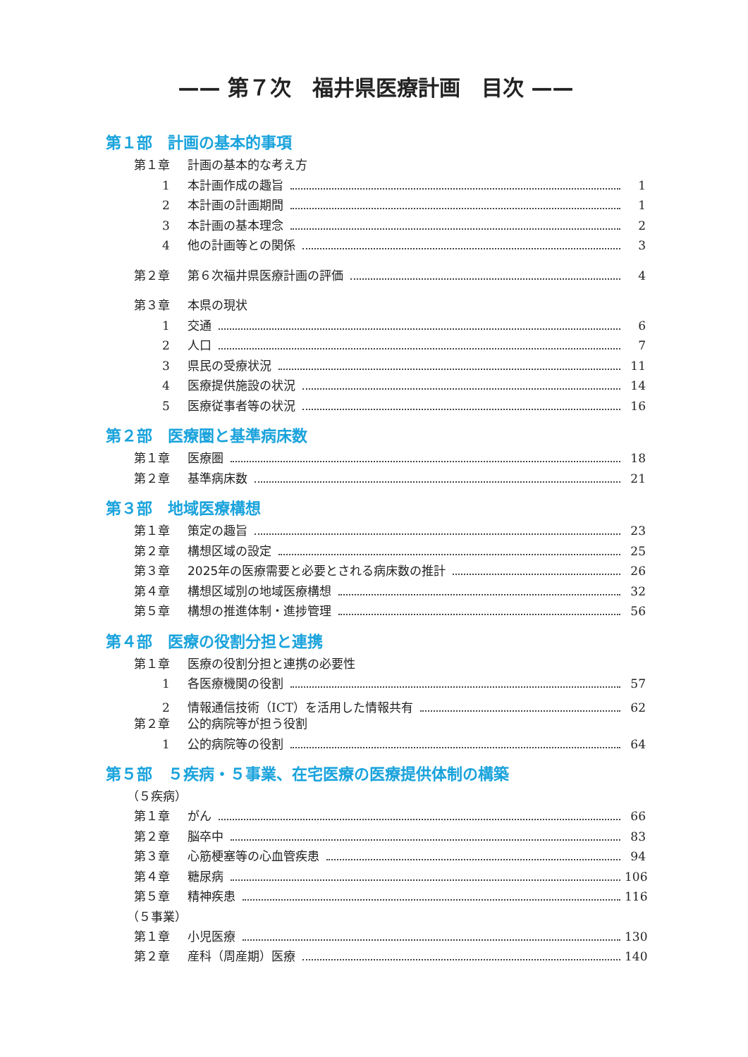—— 第７次　福井県医療計画　目次 ——
第１部　計画の基本的事項
第１章 計画の基本的な考え方
1 本計画作成の趣旨 1
2 本計画の計画期間 1
3 本計画の基本理念 2
4 他の計画等との関係 3
第２章 第６次福井県医療計画の評価 4
第３章 本県の現状
1 交通 6
2 人口 7
3 県民の受療状況 11
4 医療提供施設の状況 14
5 医療従事者等の状況 16
第２部　医療圏と基準病床数
第１章 医療圏 18
第２章 基準病床数 21
第３部　地域医療構想
第１章 策定の趣旨 23
第２章 構想区域の設定 25
第３章 2025年の医療需要と必要とされる病床数の推計 26
第４章 構想区域別の地域医療構想 32
第５章 構想の推進体制・進捗管理 56
第４部　医療の役割分担と連携
第１章 医療の役割分担と連携の必要性
1 各医療機関の役割 57
2 情報通信技術（ICT）を活用した情報共有 62
第２章 公的病院等が担う役割
1 公的病院等の役割 64
第５部　５疾病・５事業、在宅医療の医療提供体制の構築
（５疾病）
第１章 がん 66
第２章 脳卒中 83
第３章 心筋梗塞等の心血管疾患 94
第４章 糖尿病 106
第５章 精神疾患 116
（５事業）
第１章 小児医療 130
第２章 産科（周産期）医療 140